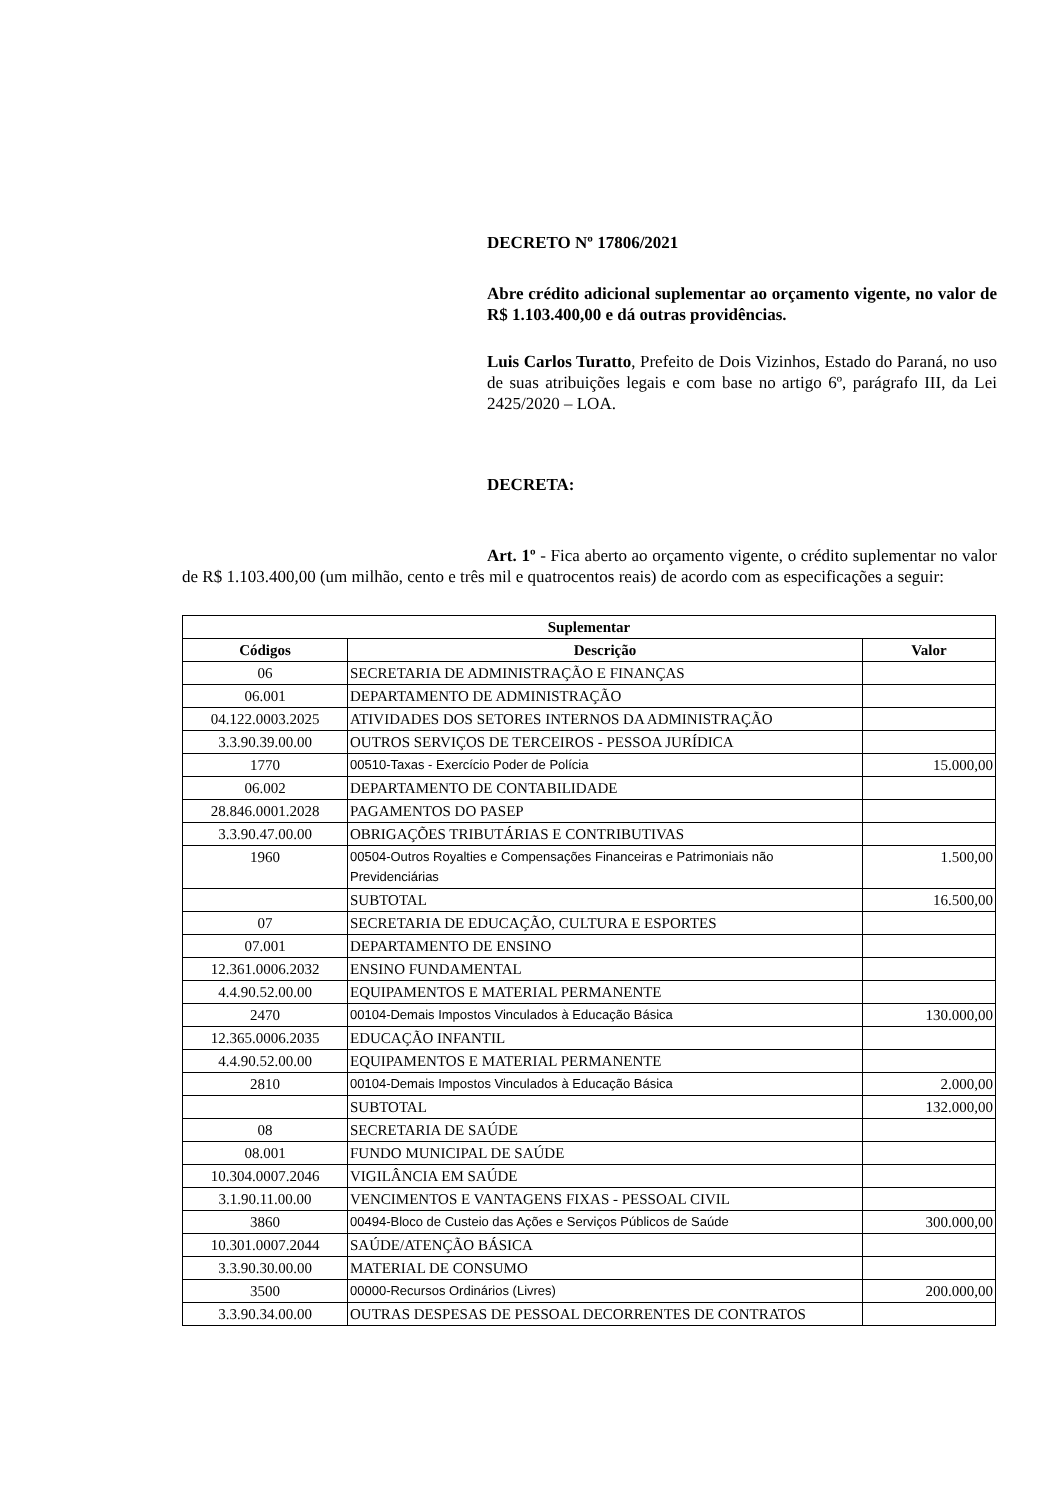DECRETO Nº 17806/2021
Abre crédito adicional suplementar ao orçamento vigente, no valor de R$ 1.103.400,00 e dá outras providências.
Luis Carlos Turatto, Prefeito de Dois Vizinhos, Estado do Paraná, no uso de suas atribuições legais e com base no artigo 6º, parágrafo III, da Lei 2425/2020 – LOA.
DECRETA:
Art. 1º - Fica aberto ao orçamento vigente, o crédito suplementar no valor de R$ 1.103.400,00 (um milhão, cento e três mil e quatrocentos reais) de acordo com as especificações a seguir:
| Suplementar | | |
| --- | --- | --- |
| Códigos | Descrição | Valor |
| 06 | SECRETARIA DE ADMINISTRAÇÃO E FINANÇAS | |
| 06.001 | DEPARTAMENTO DE ADMINISTRAÇÃO | |
| 04.122.0003.2025 | ATIVIDADES DOS SETORES INTERNOS DA ADMINISTRAÇÃO | |
| 3.3.90.39.00.00 | OUTROS SERVIÇOS DE TERCEIROS - PESSOA JURÍDICA | |
| 1770 | 00510-Taxas - Exercício Poder de Polícia | 15.000,00 |
| 06.002 | DEPARTAMENTO DE CONTABILIDADE | |
| 28.846.0001.2028 | PAGAMENTOS DO PASEP | |
| 3.3.90.47.00.00 | OBRIGAÇÕES TRIBUTÁRIAS E CONTRIBUTIVAS | |
| 1960 | 00504-Outros Royalties e Compensações Financeiras e Patrimoniais não Previdenciárias | 1.500,00 |
| | SUBTOTAL | 16.500,00 |
| 07 | SECRETARIA DE EDUCAÇÃO, CULTURA E ESPORTES | |
| 07.001 | DEPARTAMENTO DE ENSINO | |
| 12.361.0006.2032 | ENSINO FUNDAMENTAL | |
| 4.4.90.52.00.00 | EQUIPAMENTOS E MATERIAL PERMANENTE | |
| 2470 | 00104-Demais Impostos Vinculados à Educação Básica | 130.000,00 |
| 12.365.0006.2035 | EDUCAÇÃO INFANTIL | |
| 4.4.90.52.00.00 | EQUIPAMENTOS E MATERIAL PERMANENTE | |
| 2810 | 00104-Demais Impostos Vinculados à Educação Básica | 2.000,00 |
| | SUBTOTAL | 132.000,00 |
| 08 | SECRETARIA DE SAÚDE | |
| 08.001 | FUNDO MUNICIPAL DE SAÚDE | |
| 10.304.0007.2046 | VIGILÂNCIA EM SAÚDE | |
| 3.1.90.11.00.00 | VENCIMENTOS E VANTAGENS FIXAS - PESSOAL CIVIL | |
| 3860 | 00494-Bloco de Custeio das Ações e Serviços Públicos de Saúde | 300.000,00 |
| 10.301.0007.2044 | SAÚDE/ATENÇÃO BÁSICA | |
| 3.3.90.30.00.00 | MATERIAL DE CONSUMO | |
| 3500 | 00000-Recursos Ordinários (Livres) | 200.000,00 |
| 3.3.90.34.00.00 | OUTRAS DESPESAS DE PESSOAL DECORRENTES DE CONTRATOS | |